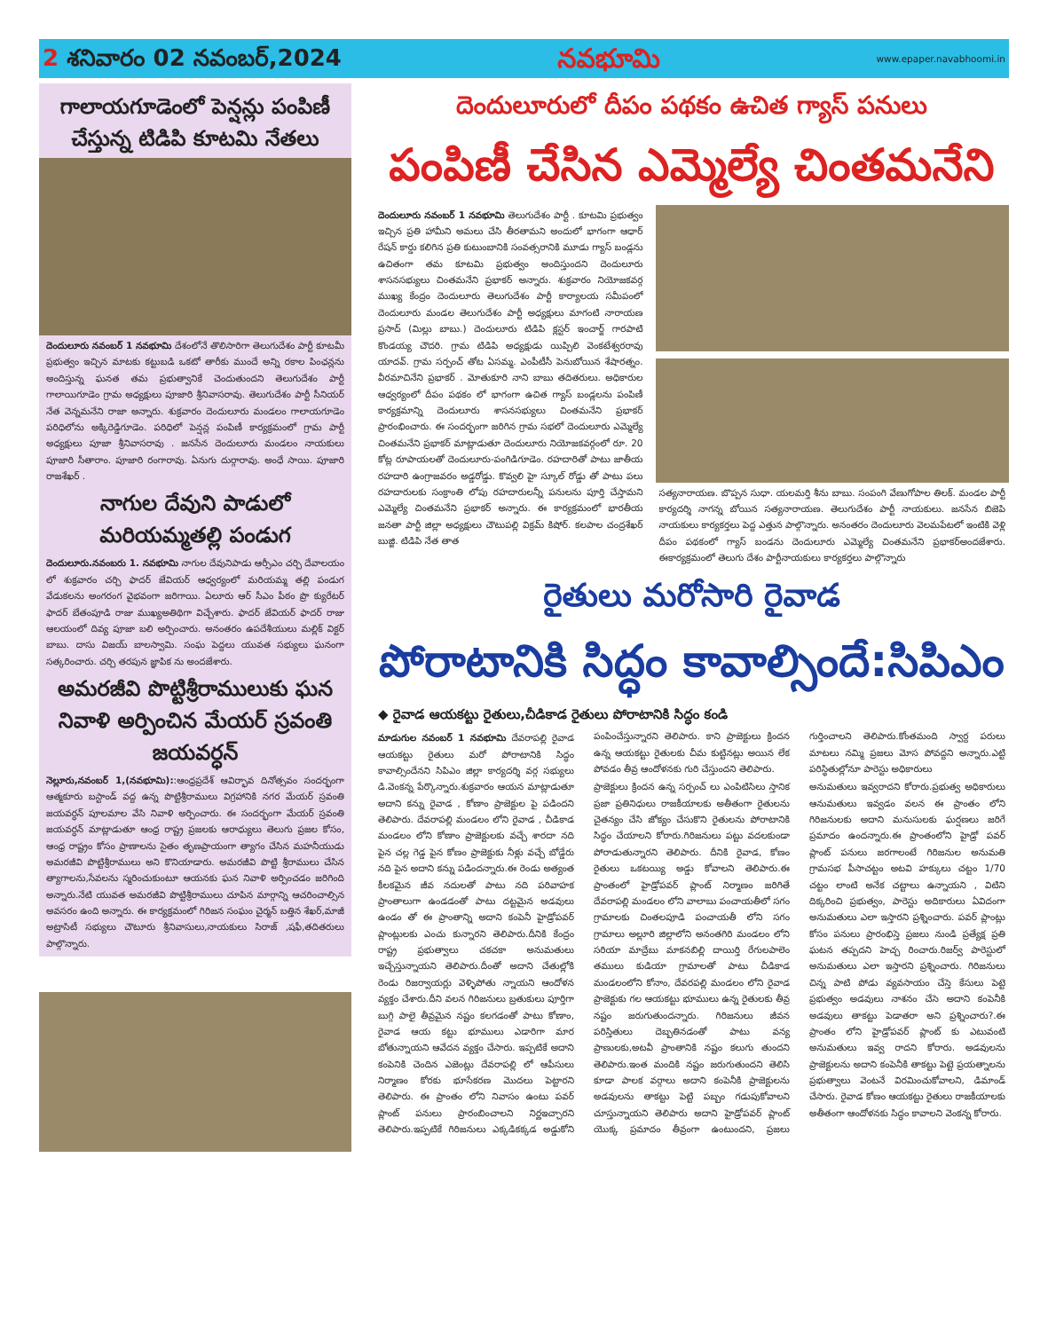2 శనివారం 02 నవంబర్,2024 నవభూమి www.epaper.navabhoomi.in
గాలాయగూడెంలో పెన్షన్లు పంపిణీ చేస్తున్న టిడిపి కూటమి నేతలు
దెందులూరు నవంబర్ 1 నవభూమి దేశంలోనే తొలిసారిగా తెలుగుదేశం పార్టీ కూటమీ ప్రభుత్వం ఇచ్చిన మాటకు కట్టుబడి ఒకటో తారీకు ముందే అన్ని రకాల పింఛన్లను అందిస్తున్న ఘనత తమ ప్రభుత్వానికే చెందుతుందని తెలుగుదేశం పార్టీ గాలాయిగూడెం గ్రామ అధ్యక్షులు పూజారి శ్రీనివాసరావు. తెలుగుదేశం పార్టీ సీనియర్ నేత వెన్నమనేని రాజా అన్నారు. శుక్రవారం దెందులూరు మండలం గాలాయగూడెం పరిధిలోను అక్కిరెడ్డిగూడెం. పరిధిలో పెన్షన్ల పంపిణీ కార్యక్రమంలో గ్రామ పార్టీ అధ్యక్షులు పూజా శ్రీనివాసరావు . జనసేన దెందులూరు మండలం నాయకులు పూజారి సీతారాం. పూజారి రంగారావు. ఏనుగు దుర్గారావు. అంధే సాయి. పూజారి రాజశేఖర్ .
నాగుల దేవుని పాడులో మరియమ్మతల్లి పండుగ
దెందులూరు.నవంబరు 1. నవభూమి నాగుల దేవునిపాడు ఆర్సీఎం చర్చి దేవాలయం లో శుక్రవారం చర్చి ఫాదర్ జేవియర్ ఆధ్వర్యంలో మరియమ్మ తల్లి పండుగ వేడుకలను అంగరంగ వైభవంగా జరిగాయి. ఏలూరు ఆర్ సీఎం పీఠం ప్రొ క్యురేటర్ ఫాదర్ బేతంపూడి రాజు ముఖ్యఅతిథిగా విచ్చేశారు. ఫాదర్ జేవియర్ ఫాదర్ రాజు ఆలయంలో దివ్య పూజా బలి అర్పించారు. అనంతరం ఉపదేశీయులు మల్లిక్ విక్టర్ బాబు. దాసు విజయ్ బాలస్వామి. సంఘ పెద్దలు యువత సభ్యులు ఘనంగా సత్కరించారు. చర్చి తరపున జ్ఞాపిక ను అందజేశారు.
అమరజీవి పొట్టిశ్రీరాములుకు ఘన నివాళి అర్పించిన మేయర్ స్రవంతి జయవర్ధన్
నెల్లూరు,నవంబర్ 1,(నవభూమి)::ఆంధ్రప్రదేశ్ ఆవిర్భావ దినోత్సవం సందర్భంగా ఆత్మకూరు బస్టాండ్ వద్ద ఉన్న పొట్టిశ్రీరాములు విగ్రహానికి నగర మేయర్ స్రవంతి జయవర్ధన్ పూలమాల వేసి నివాళి అర్పించారు. ఈ సందర్భంగా మేయర్ స్రవంతి జయవర్ధన్ మాట్లాడుతూ ఆంధ్ర రాష్ట్ర ప్రజలకు ఆరాధ్యులు తెలుగు ప్రజల కోసం, ఆంధ్ర రాష్ట్రం కోసం ప్రాణాలను సైతం తృణప్రాయంగా త్యాగం చేసిన మహనీయుడు అమరజీవి పొట్టిశ్రీరాములు అని కొనియాడారు. అమరజీవి పొట్టి శ్రీరాములు చేసిన త్యాగాలను,సేవలను స్మరించుకుంటూ ఆయనకు ఘన నివాళి అర్పించడం జరిగింది అన్నారు.నేటి యువత అమరజీవి పొట్టిశ్రీరాములు చూపిన మార్గాన్ని ఆచరించాల్సిన అవసరం ఉంది అన్నారు. ఈ కార్యక్రమంలో గిరిజన సంఘం చైర్మన్ బత్తిన శేఖర్,మాజీ అట్రాసిటీ సభ్యులు చౌటూరు శ్రీనివాసులు,నాయకులు సిరాజ్ ,షఫీ,తదితరులు పాల్గొన్నారు.
దెందులూరులో దీపం పథకం ఉచిత గ్యాస్ పనులు
పంపిణీ చేసిన ఎమ్మెల్యే చింతమనేని
దెందులూరు నవంబర్ 1 నవభూమి తెలుగుదేశం పార్టీ . కూటమి ప్రభుత్వం ఇచ్చిన ప్రతి హామీని అమలు చేసి తీరతామని అందులో భాగంగా ఆధార్ రేషన్ కార్డు కలిగిన ప్రతి కుటుంబానికి సంవత్సరానికి మూడు గ్యాస్ బండ్లను ఉచితంగా తమ కూటమి ప్రభుత్వం అందిస్తుందని దెందులూరు శాసనసభ్యులు చింతమనేని ప్రభాకర్ అన్నారు. శుక్రవారం నియోజకవర్గ ముఖ్య కేంద్రం దెందులూరు తెలుగుదేశం పార్టీ కార్యాలయ సమీపంలో దెందులూరు మండల తెలుగుదేశం పార్టీ అధ్యక్షులు మాగంటి నారాయణ ప్రసాద్ (మిల్లు బాబు.) దెందులూరు టిడిపి క్లస్టర్ ఇంచార్జ్ గారపాటి కొండయ్య చౌదరి. గ్రామ టిడిపి అధ్యక్షుడు యిప్పిలి వెంకటేశ్వరరావు యాదవ్. గ్రామ సర్పంచ్ తోట ఏసమ్మ. ఎంపీటీసీ పెనుబోయిన శేషారత్నం. వీరమాచినేని ప్రభాకర్ . మోతుకూరి నాని బాబు తదితరులు. అధికారుల ఆధ్వర్యంలో దీపం పథకం లో భాగంగా ఉచిత గ్యాస్ బండ్లలను పంపిణీ కార్యక్రమాన్ని దెందులూరు శాసనసభ్యులు చింతమనేని ప్రభాకర్ ప్రారంభించారు. ఈ సందర్భంగా జరిగిన గ్రామ సభలో దెందులూరు ఎమ్మెల్యే చింతమనేని ప్రభాకర్ మాట్లాడుతూ దెందులూరు నియోజకవర్గంలో రూ. 20 కోట్ల రూపాయలతో దెందులూరు-పంగిడిగూడెం. రహదారితో పాటు జాతీయ రహదారి ఉంగ్రాజవరం అడ్డరోడ్డు. కొవ్వలి హై స్కూల్ రోడ్డు తో పాటు పలు రహదారులకు సంక్రాంతి లోపు రహదారులన్నీ పనులను పూర్తి చేస్తామని ఎమ్మెల్యే చింతమనేని ప్రభాకర్ అన్నారు. ఈ కార్యక్రమంలో భారతీయ జనతా పార్టీ జిల్లా అధ్యక్షులు చౌటుపల్లి విక్రమ్ కిషోర్. కలపాల చంద్రశేఖర్ బుజ్జి. టిడిపి నేత తాత
సత్యనారాయణ. బొప్పన సుధా. యలమర్తి శీను బాబు. సంపంగి వేణుగోపాల తిలక్. మండల పార్టీ కార్యదర్శి నాగన్న బోయిన సత్యనారాయణ. తెలుగుదేశం పార్టీ నాయకులు. జనసేన బిజెపి నాయకులు కార్యకర్తలు పెద్ద ఎత్తున పాల్గొన్నారు. అనంతరం దెందులూరు వెలమపేటలో ఇంటికి వెళ్లి దీపం పథకంలో గ్యాస్ బండను దెందులూరు ఎమ్మెల్యే చింతమనేని ప్రభాకర్అందజేశారు. ఈకార్యక్రమంలో తెలుగు దేశం పార్టీనాయకులు కార్యకర్తలు పాల్గొన్నారు
రైతులు మరోసారి రైవాడ
పోరాటానికి సిద్ధం కావాల్సిందే:సిపిఎం
◆ రైవాడ ఆయకట్టు రైతులు,చీడికాడ రైతులు పోరాటానికి సిద్ధం కండి
మాడుగుల నవంబర్ 1 నవభూమి దేవరాపల్లి రైవాడ ఆయకట్టు రైతులు మరో పోరాటానికి సిద్ధం కావాల్సిందేనని సిపిఎం జిల్లా కార్యదర్శి వర్గ సభ్యులు డి.వెంకన్న పేర్కొన్నారు.శుక్రవారం ఆయన మాట్లాడుతూ అదాని కన్ను రైవాడ , కోణాం ప్రాజెక్టుల పై పడిందని తెలిపారు. దేవరాపల్లి మండలం లోని రైవాడ , చీడికాడ మండలం లోని కోణాం ప్రాజెక్టులకు వచ్చే శారదా నది పైన చల్ల గెడ్డ పైన కోణం ప్రాజెక్టుకు నీళ్లు వచ్చే బోడ్డేరు నది పైన అదాని కన్ను పడిందన్నారు.ఈ రెండు అత్యంత కీలకమైన జీవ నదులతో పాటు నది పరివాహక ప్రాంతాలుగా ఉండడంతో పాటు దట్టమైన అడవులు ఉండం తో ఈ ప్రాంతాన్ని అదాని కంపెనీ హైడ్రోపవర్ ప్లాంట్లులకు ఎంచు కున్నారని తెలిపారు.దీనికి కేంద్రం రాష్ట్ర ప్రభుత్వాలు చకచకా అనుమతులు ఇచ్చేస్తున్నాయని తెలిపారు.దీంతో అదాని చేతుల్లోకి రెండు రిజర్వాయర్లు వెళ్ళిపోతు న్నాయని ఆందోళన వ్యక్తం చేశారు.దీని వలన గిరిజనులు బ్రతుకులు పూర్తిగా బుగ్గి పాలై తీవ్రమైన నష్టం కలగడంతో పాటు కోణాం, రైవాడ ఆయ కట్టు భూములు ఎడారిగా మార బోతున్నాయని ఆవేదన వ్యక్తం చేసారు. ఇప్పటికే అదాని కంపెనికి చెందిన ఎజెంట్లు దేవరాపల్లి లో ఆపీసులు నిర్మాణం కోరకు భూసేకరణ మొదలు పెట్టారని తెలిపారు. ఈ ప్రాంతం లోని నివాసం ఉంటు పవర్ ప్లాంట్ పనులు ప్రారంబించాలని నిర్ణఇచ్చారని తెలిపారు.ఇప్పటికే గిరిజనులు ఎక్కడికక్కడ అడ్డుకోని పంపించేస్తున్నారని తెలిపారు. కాని ప్రాజెక్టులు క్రిందన ఉన్న ఆయకట్టు రైతులకు చీమ కుట్టినట్లు అయిన లేక పోవడం తీవ్ర ఆందోళనకు గురి చేస్తుందని తెలిపారు.
ప్రాజెక్టులు క్రిందన ఉన్న సర్పంచ్ లు ఎంపిటిసిలు స్తానిక ప్రజా ప్రతినిధులు రాజకీయాలకు అతీతంగా రైతులను చైతన్యం చేసి జోక్యం చేసుకొని రైతులను పోరాటానికి సిద్ధం చేయాలని కోరారు.గిరిజనులు పట్టు వదలకుండా పోరాడుతున్నారని తెలిపారు. దీనికి రైవాడ, కోణం రైతులు ఒకటయ్యి అడ్డు కోవాలని తెలిపారు.ఈ ప్రాంతంలో హైడ్రోపవర్ ప్లాంట్ నిర్మాణం జరిగితే దేవరాపల్లి మండలం లోని వాలాబు పంచాయతీలో సగం గ్రామాలకు చింతలపూడి పంచాయతీ లోని సగం గ్రామాలు అల్లూరి జిల్లాలోని అనంతగిరి మండలం లోని సరియా మాద్రేబు మాకనబిల్లి దాయిర్తి రేగులపాలెం తములు కుడియా గ్రామాలతో పాటు చీడికాడ మండలంలోని కోనాం, దేవరపల్లి మండలం లోని రైవాడ ప్రాజెక్టుకు గల ఆయకట్టు భూములు ఉన్న రైతులకు తీవ్ర నష్టం జరుగుతుందన్నారు. గిరిజనులు జీవన పరిస్తితులు దెబ్బతినడంతో పాటు వన్య ప్రాణులకు,అటవీ ప్రాంతానికి నష్టం కలుగు తుందని తెలిపారు.ఇంత మందికి నష్టం జరుగుతుందని తెలిసి కూడా పాలక వర్గాలు అదాని కంపెనీకి ప్రాజెక్టులను అడవులను తాకట్టు పెట్టి పబ్బం గడుపుకోవాలని చూస్తున్నాయని తెలిపారు అదాని హైడ్రోపవర్ ప్లాంట్ యొక్క ప్రమాదం తీవ్రంగా ఉంటుందని, ప్రజలు గుర్తించాలని తెలిపారు.కోంతమంది స్వార్ద పరులు మాటలు నమ్మి ప్రజలు మోస పోవద్దని అన్నారు.ఎట్టి పరిస్థితుల్లోనూ పారెస్టు అధికారులు
అనుమతులు ఇవ్వరాదని కోరారు.ప్రభుత్వ అధికారులు ఆనుమతులు ఇవ్వడం వలన ఈ ప్రాంతం లోని గిరిజనులకు అదాని మనుసులకు ఘర్షణలు జరిగే ప్రమాదం ఉందన్నారు.ఈ ప్రాంతంలోని హైడ్రో పవర్ ప్లాంట్ పనులు జరగాలంటే గిరిజనుల అనుమతి గ్రామసభ పీసాచట్టం అటవి హక్కులు చట్టం 1/70 చట్టం లాంటి అనేక చట్టాలు ఉన్నాయని , విటిని దిక్కరించి ప్రభుత్వం, పారెస్టు అదికారులు ఏవిదంగా అనుమతులు ఎలా ఇస్తారని ప్రశ్నించారు. పవర్ ప్లాంట్లు కోసం పనులు ప్రారంభిస్తె ప్రజలు నుండి ప్రత్యేక్ష ప్రతి ఘటన తప్పదని హెచ్చ రించారు.రిజర్వ్ పారెస్టులో అనుమతులు ఎలా ఇస్తారని ప్రశ్నించారు. గిరిజనులు చిన్న పాటి పోడు వ్యవసాయం చేస్తె కేసులు పెట్టె ప్రభుత్వం అడవులు నాశనం చేసె అదాని కంపెనీకి అడవులు తాకట్టు పెడాతరా అని ప్రశ్నించారు?.ఈ ప్రాంతం లోని హైడ్రోపవర్ ప్లాంట్ కు ఎటువంటి అనుమతులు ఇవ్వ రాదని కోరారు. అడవులను ప్రాజెక్టులను అదాని కంపెనీకి తాకట్టు పెట్టె ప్రయత్నాలను ప్రభుత్వాలు వెంటనే విరమించుకోవాలని, డిమాండ్ చేసారు. రైవాడ కోణం ఆయకట్టు రైతులు రాజకీయాలకు అతీతంగా ఆందోళనకు సిద్ధం కావాలని వెంకన్న కోరారు.